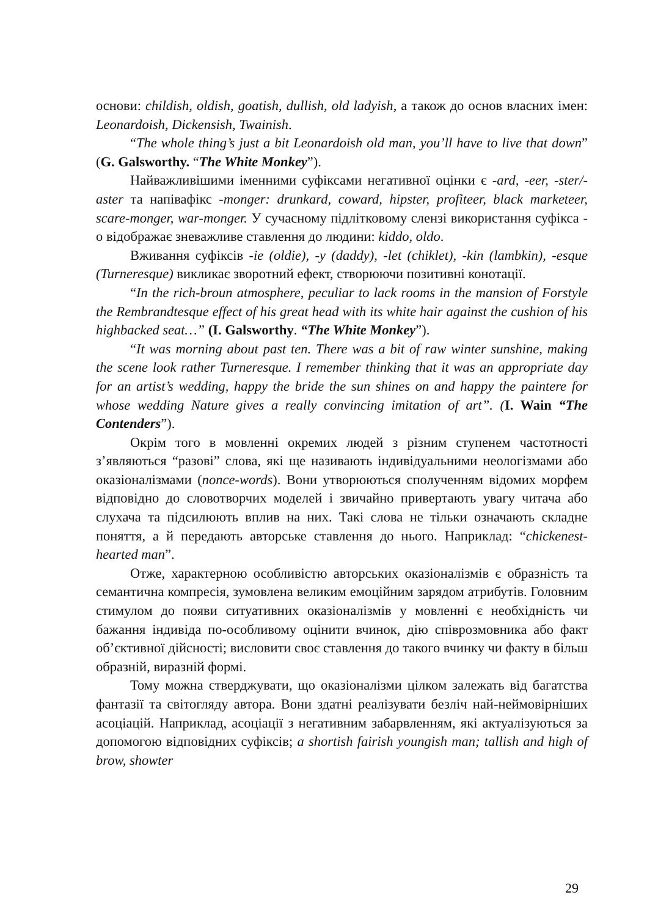основи: childish, oldish, goatish, dullish, old ladyish, а також до основ власних імен: Leonardoish, Dickensish, Twainish.
“The whole thing’s just a bit Leonardoish old man, you’ll have to live that down” (G. Galsworthy. “The White Monkey”).
Найважливішими іменними суфіксами негативної оцінки є -ard, -eer, -ster/-aster та напівафікс -monger: drunkard, coward, hipster, profiteer, black marketeer, scare-monger, war-monger. У сучасному підлітковому слензі використання суфікса -o відображає зневажливе ставлення до людини: kiddo, oldo.
Вживання суфіксів -ie (oldie), -y (daddy), -let (chiklet), -kin (lambkin), -esque (Turneresque) викликає зворотний ефект, створюючи позитивні конотації.
“In the rich-broun atmosphere, peculiar to lack rooms in the mansion of Forstyle the Rembrandtesque effect of his great head with its white hair against the cushion of his highbacked seat…” (I. Galsworthy. “The White Monkey”).
“It was morning about past ten. There was a bit of raw winter sunshine, making the scene look rather Turneresque. I remember thinking that it was an appropriate day for an artist’s wedding, happy the bride the sun shines on and happy the paintere for whose wedding Nature gives a really convincing imitation of art”. (I. Wain “The Contenders”).
Окрім того в мовленні окремих людей з різним ступенем частотності з’являються “разові” слова, які ще називають індивідуальними неологізмами або оказіоналізмами (nonce-words). Вони утворюються сполученням відомих морфем відповідно до словотворчих моделей і звичайно привертають увагу читача або слухача та підсилюють вплив на них. Такі слова не тільки означають складне поняття, а й передають авторське ставлення до нього. Наприклад: “chickenest-hearted man”.
Отже, характерною особливістю авторських оказіоналізмів є образність та семантична компресія, зумовлена великим емоційним зарядом атрибутів. Головним стимулом до появи ситуативних оказіоналізмів у мовленні є необхідність чи бажання індивіда по-особливому оцінити вчинок, дію співрозмовника або факт об’єктивної дійсності; висловити своє ставлення до такого вчинку чи факту в більш образній, виразній формі.
Тому можна стверджувати, що оказіоналізми цілком залежать від багатства фантазії та світогляду автора. Вони здатні реалізувати безліч най-неймовірніших асоціацій. Наприклад, асоціації з негативним забарвленням, які актуалізуються за допомогою відповідних суфіксів; a shortish fairish youngish man; tallish and high of brow, showter
29